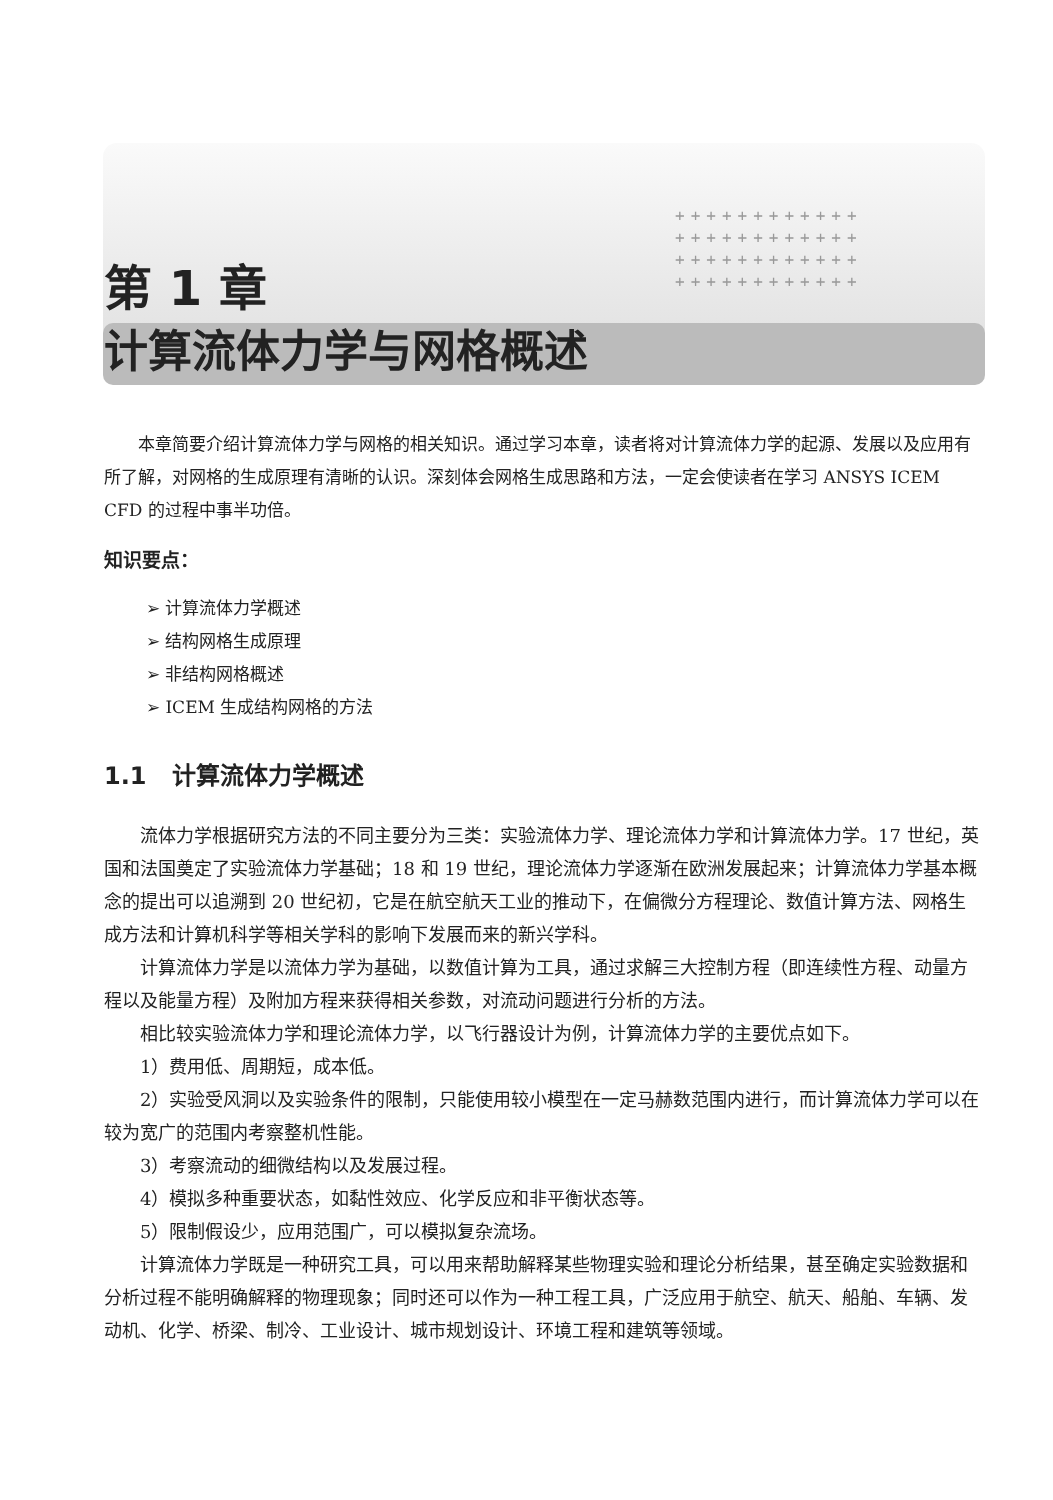++++++++++++
++++++++++++
++++++++++++
++++++++++++
第 1 章
计算流体力学与网格概述
本章简要介绍计算流体力学与网格的相关知识。通过学习本章，读者将对计算流体力学的起源、发展以及应用有所了解，对网格的生成原理有清晰的认识。深刻体会网格生成思路和方法，一定会使读者在学习 ANSYS ICEM CFD 的过程中事半功倍。
知识要点：
➢ 计算流体力学概述
➢ 结构网格生成原理
➢ 非结构网格概述
➢ ICEM 生成结构网格的方法
1.1 计算流体力学概述
流体力学根据研究方法的不同主要分为三类：实验流体力学、理论流体力学和计算流体力学。17 世纪，英国和法国奠定了实验流体力学基础；18 和 19 世纪，理论流体力学逐渐在欧洲发展起来；计算流体力学基本概念的提出可以追溯到 20 世纪初，它是在航空航天工业的推动下，在偏微分方程理论、数值计算方法、网格生成方法和计算机科学等相关学科的影响下发展而来的新兴学科。
计算流体力学是以流体力学为基础，以数值计算为工具，通过求解三大控制方程（即连续性方程、动量方程以及能量方程）及附加方程来获得相关参数，对流动问题进行分析的方法。
相比较实验流体力学和理论流体力学，以飞行器设计为例，计算流体力学的主要优点如下。
1）费用低、周期短，成本低。
2）实验受风洞以及实验条件的限制，只能使用较小模型在一定马赫数范围内进行，而计算流体力学可以在较为宽广的范围内考察整机性能。
3）考察流动的细微结构以及发展过程。
4）模拟多种重要状态，如黏性效应、化学反应和非平衡状态等。
5）限制假设少，应用范围广，可以模拟复杂流场。
计算流体力学既是一种研究工具，可以用来帮助解释某些物理实验和理论分析结果，甚至确定实验数据和分析过程不能明确解释的物理现象；同时还可以作为一种工程工具，广泛应用于航空、航天、船舶、车辆、发动机、化学、桥梁、制冷、工业设计、城市规划设计、环境工程和建筑等领域。